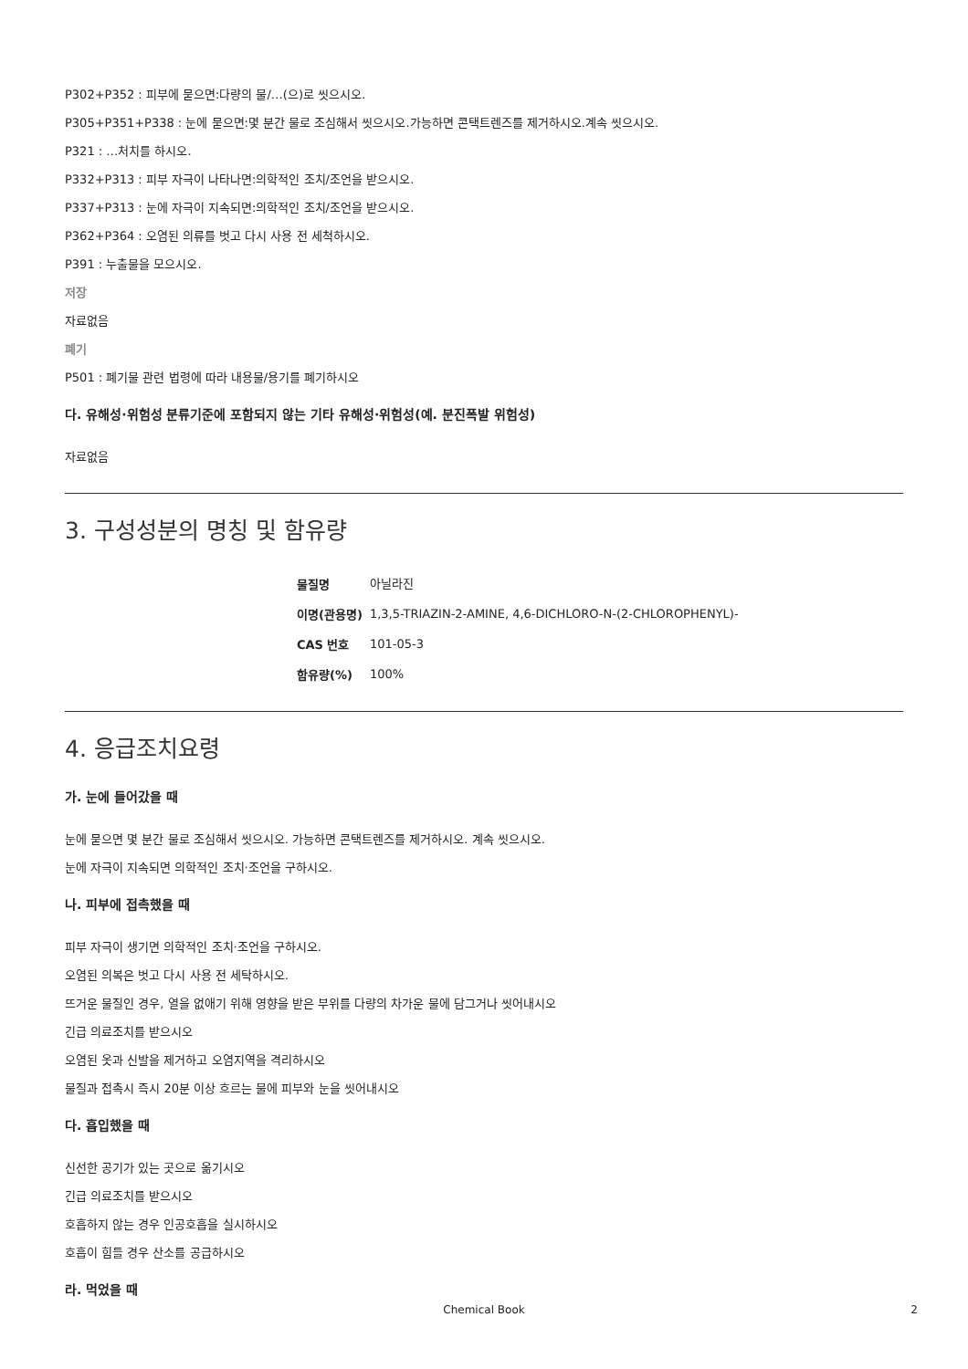P302+P352 : 피부에 묻으면:다량의 물/…(으)로 씻으시오.
P305+P351+P338 : 눈에 묻으면:몇 분간 물로 조심해서 씻으시오.가능하면 콘택트렌즈를 제거하시오.계속 씻으시오.
P321 : …처치를 하시오.
P332+P313 : 피부 자극이 나타나면:의학적인 조치/조언을 받으시오.
P337+P313 : 눈에 자극이 지속되면:의학적인 조치/조언을 받으시오.
P362+P364 : 오염된 의류를 벗고 다시 사용 전 세척하시오.
P391 : 누출물을 모으시오.
저장
자료없음
폐기
P501 : 폐기물 관련 법령에 따라 내용물/용기를 폐기하시오
다. 유해성·위험성 분류기준에 포함되지 않는 기타 유해성·위험성(예. 분진폭발 위험성)
자료없음
3. 구성성분의 명칭 및 함유량
| 물질명 | 아닐라진 |
| 이명(관용명) | 1,3,5-TRIAZIN-2-AMINE, 4,6-DICHLORO-N-(2-CHLOROPHENYL)- |
| CAS 번호 | 101-05-3 |
| 함유량(%) | 100% |
4. 응급조치요령
가. 눈에 들어갔을 때
눈에 묻으면 몇 분간 물로 조심해서 씻으시오. 가능하면 콘택트렌즈를 제거하시오. 계속 씻으시오.
눈에 자극이 지속되면 의학적인 조치·조언을 구하시오.
나. 피부에 접촉했을 때
피부 자극이 생기면 의학적인 조치·조언을 구하시오.
오염된 의복은 벗고 다시 사용 전 세탁하시오.
뜨거운 물질인 경우, 열을 없애기 위해 영향을 받은 부위를 다량의 차가운 물에 담그거나 씻어내시오
긴급 의료조치를 받으시오
오염된 옷과 신발을 제거하고 오염지역을 격리하시오
물질과 접촉시 즉시 20분 이상 흐르는 물에 피부와 눈을 씻어내시오
다. 흡입했을 때
신선한 공기가 있는 곳으로 옮기시오
긴급 의료조치를 받으시오
호흡하지 않는 경우 인공호흡을 실시하시오
호흡이 힘들 경우 산소를 공급하시오
라. 먹었을 때
Chemical Book 2